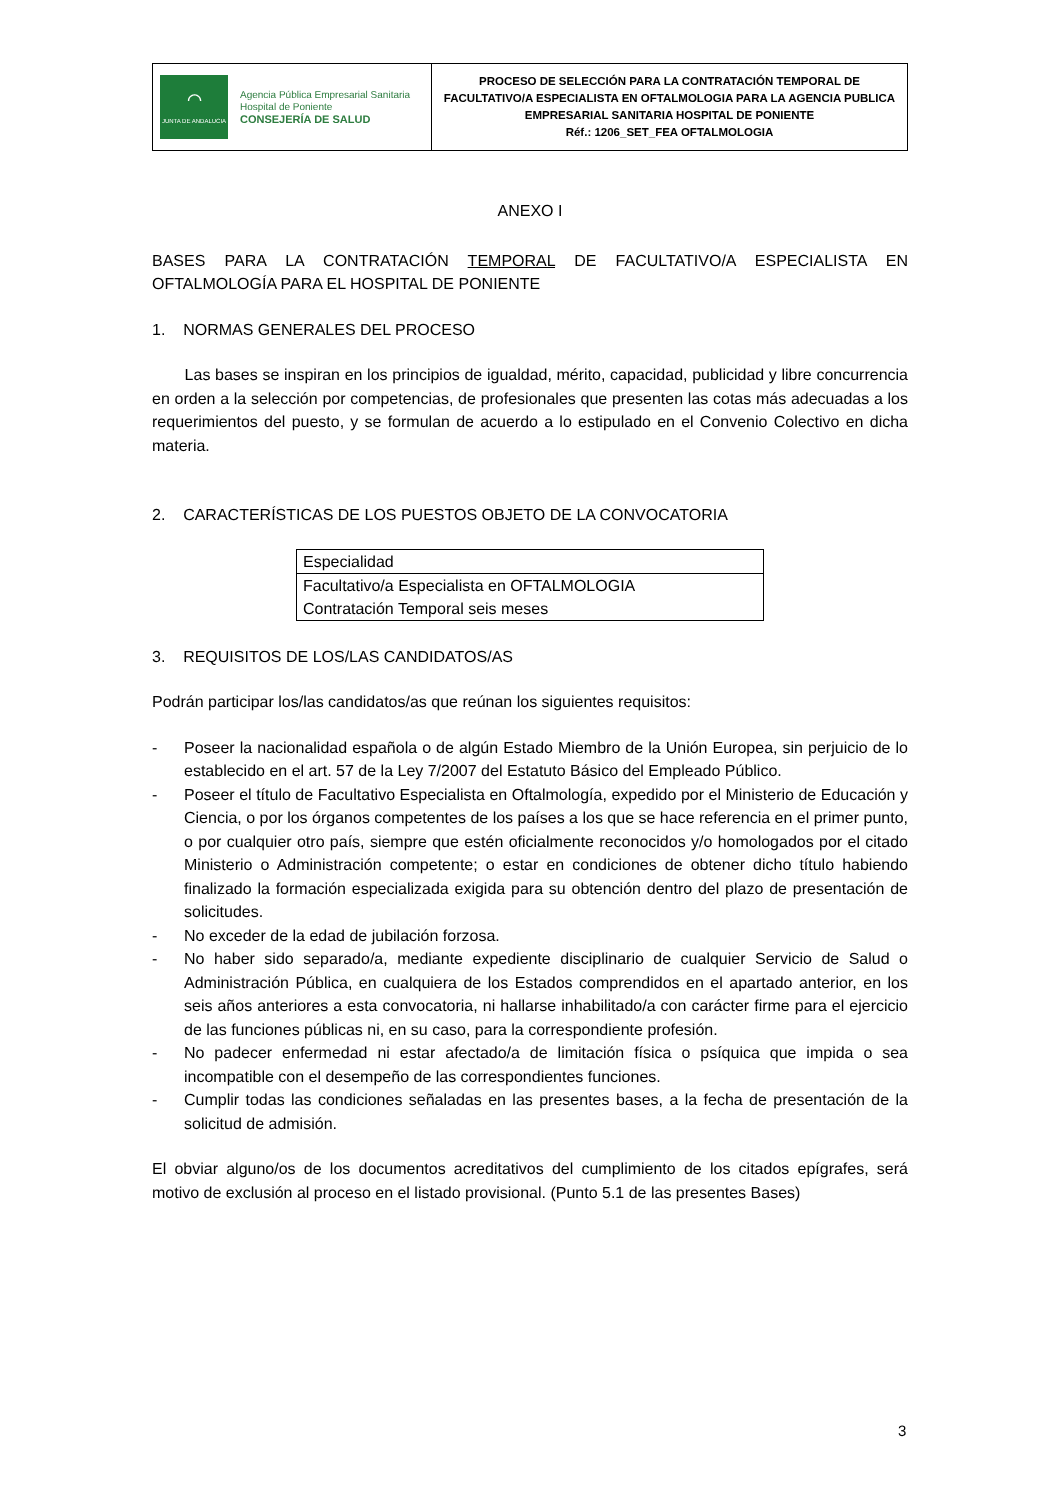| ⌒ JUNTA DE ANDALUCIA Agencia Pública Empresarial Sanitaria Hospital de Poniente CONSEJERÍA DE SALUD | PROCESO DE SELECCIÓN PARA LA CONTRATACIÓN TEMPORAL DE FACULTATIVO/A ESPECIALISTA EN OFTALMOLOGIA PARA LA AGENCIA PUBLICA EMPRESARIAL SANITARIA HOSPITAL DE PONIENTE Réf.: 1206_SET_FEA OFTALMOLOGIA |
ANEXO I
BASES PARA LA CONTRATACIÓN TEMPORAL DE FACULTATIVO/A ESPECIALISTA EN OFTALMOLOGÍA PARA EL HOSPITAL DE PONIENTE
1. NORMAS GENERALES DEL PROCESO
Las bases se inspiran en los principios de igualdad, mérito, capacidad, publicidad y libre concurrencia en orden a la selección por competencias, de profesionales que presenten las cotas más adecuadas a los requerimientos del puesto, y se formulan de acuerdo a lo estipulado en el Convenio Colectivo en dicha materia.
2. CARACTERÍSTICAS DE LOS PUESTOS OBJETO DE LA CONVOCATORIA
| Especialidad |
| Facultativo/a Especialista en OFTALMOLOGIA Contratación Temporal seis meses |
3. REQUISITOS DE LOS/LAS CANDIDATOS/AS
Podrán participar los/las candidatos/as que reúnan los siguientes requisitos:
- Poseer la nacionalidad española o de algún Estado Miembro de la Unión Europea, sin perjuicio de lo establecido en el art. 57 de la Ley 7/2007 del Estatuto Básico del Empleado Público.
- Poseer el título de Facultativo Especialista en Oftalmología, expedido por el Ministerio de Educación y Ciencia, o por los órganos competentes de los países a los que se hace referencia en el primer punto, o por cualquier otro país, siempre que estén oficialmente reconocidos y/o homologados por el citado Ministerio o Administración competente; o estar en condiciones de obtener dicho título habiendo finalizado la formación especializada exigida para su obtención dentro del plazo de presentación de solicitudes.
- No exceder de la edad de jubilación forzosa.
- No haber sido separado/a, mediante expediente disciplinario de cualquier Servicio de Salud o Administración Pública, en cualquiera de los Estados comprendidos en el apartado anterior, en los seis años anteriores a esta convocatoria, ni hallarse inhabilitado/a con carácter firme para el ejercicio de las funciones públicas ni, en su caso, para la correspondiente profesión.
- No padecer enfermedad ni estar afectado/a de limitación física o psíquica que impida o sea incompatible con el desempeño de las correspondientes funciones.
- Cumplir todas las condiciones señaladas en las presentes bases, a la fecha de presentación de la solicitud de admisión.
El obviar alguno/os de los documentos acreditativos del cumplimiento de los citados epígrafes, será motivo de exclusión al proceso en el listado provisional. (Punto 5.1 de las presentes Bases)
3